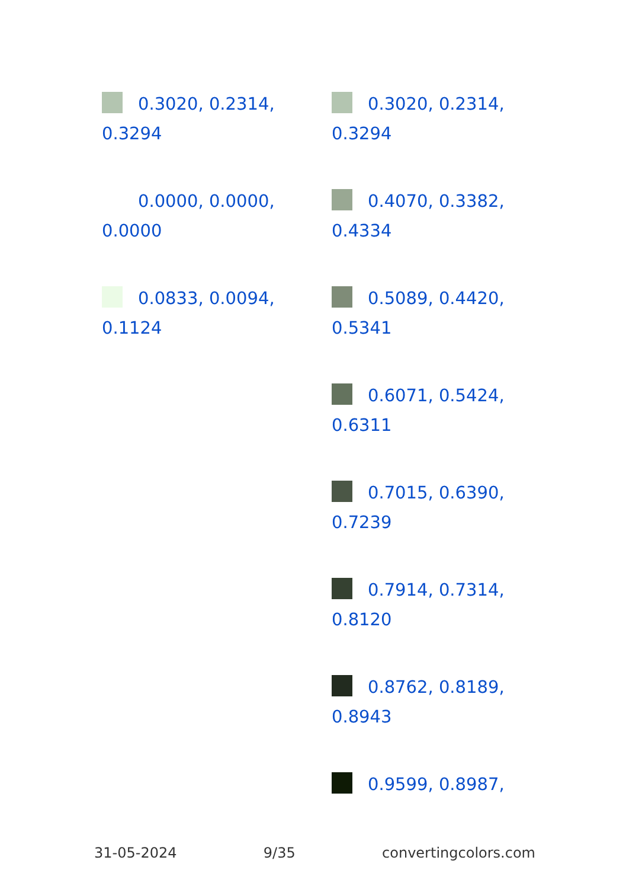0.3020, 0.2314,
0.3294
0.0000, 0.0000,
0.0000
0.0833, 0.0094,
0.1124
0.3020, 0.2314,
0.3294
0.4070, 0.3382,
0.4334
0.5089, 0.4420,
0.5341
0.6071, 0.5424,
0.6311
0.7015, 0.6390,
0.7239
0.7914, 0.7314,
0.8120
0.8762, 0.8189,
0.8943
0.9599, 0.8987,
31-05-2024 9/35 convertingcolors.com